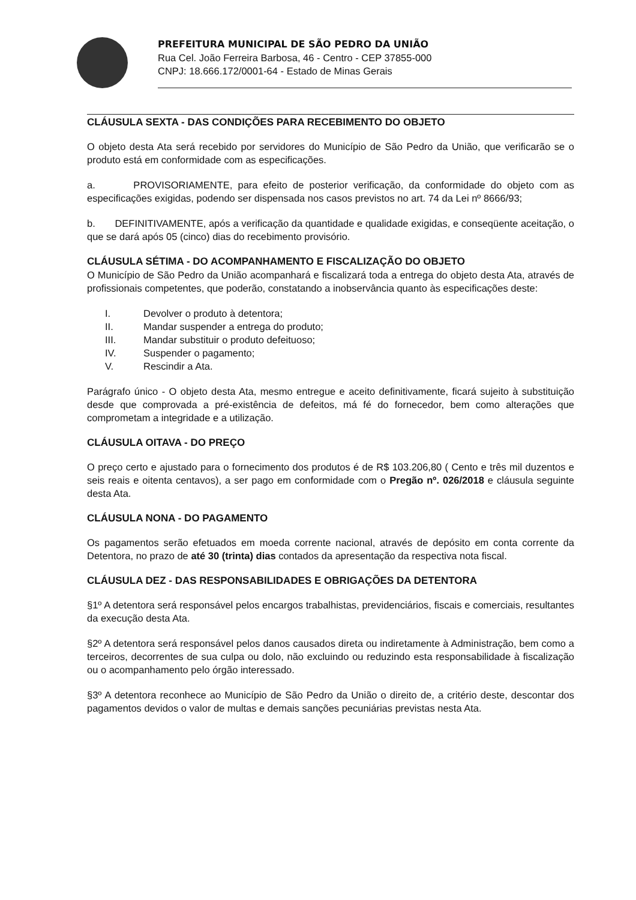PREFEITURA MUNICIPAL DE SÃO PEDRO DA UNIÃO
Rua Cel. João Ferreira Barbosa, 46 - Centro - CEP 37855-000
CNPJ: 18.666.172/0001-64 - Estado de Minas Gerais
CLÁUSULA SEXTA - DAS CONDIÇÕES PARA RECEBIMENTO DO OBJETO
O objeto desta Ata será recebido por servidores do Município de São Pedro da União, que verificarão se o produto está em conformidade com as especificações.
a. PROVISORIAMENTE, para efeito de posterior verificação, da conformidade do objeto com as especificações exigidas, podendo ser dispensada nos casos previstos no art. 74 da Lei nº 8666/93;
b. DEFINITIVAMENTE, após a verificação da quantidade e qualidade exigidas, e conseqüente aceitação, o que se dará após 05 (cinco) dias do recebimento provisório.
CLÁUSULA SÉTIMA - DO ACOMPANHAMENTO E FISCALIZAÇÃO DO OBJETO
O Município de São Pedro da União acompanhará e fiscalizará toda a entrega do objeto desta Ata, através de profissionais competentes, que poderão, constatando a inobservância quanto às especificações deste:
I. Devolver o produto à detentora;
II. Mandar suspender a entrega do produto;
III. Mandar substituir o produto defeituoso;
IV. Suspender o pagamento;
V. Rescindir a Ata.
Parágrafo único - O objeto desta Ata, mesmo entregue e aceito definitivamente, ficará sujeito à substituição desde que comprovada a pré-existência de defeitos, má fé do fornecedor, bem como alterações que comprometam a integridade e a utilização.
CLÁUSULA OITAVA - DO PREÇO
O preço certo e ajustado para o fornecimento dos produtos é de R$ 103.206,80 ( Cento e três mil duzentos e seis reais e oitenta centavos), a ser pago em conformidade com o Pregão nº. 026/2018 e cláusula seguinte desta Ata.
CLÁUSULA NONA - DO PAGAMENTO
Os pagamentos serão efetuados em moeda corrente nacional, através de depósito em conta corrente da Detentora, no prazo de até 30 (trinta) dias contados da apresentação da respectiva nota fiscal.
CLÁUSULA DEZ - DAS RESPONSABILIDADES E OBRIGAÇÕES DA DETENTORA
§1º A detentora será responsável pelos encargos trabalhistas, previdenciários, fiscais e comerciais, resultantes da execução desta Ata.
§2º A detentora será responsável pelos danos causados direta ou indiretamente à Administração, bem como a terceiros, decorrentes de sua culpa ou dolo, não excluindo ou reduzindo esta responsabilidade à fiscalização ou o acompanhamento pelo órgão interessado.
§3º A detentora reconhece ao Município de São Pedro da União o direito de, a critério deste, descontar dos pagamentos devidos o valor de multas e demais sanções pecuniárias previstas nesta Ata.